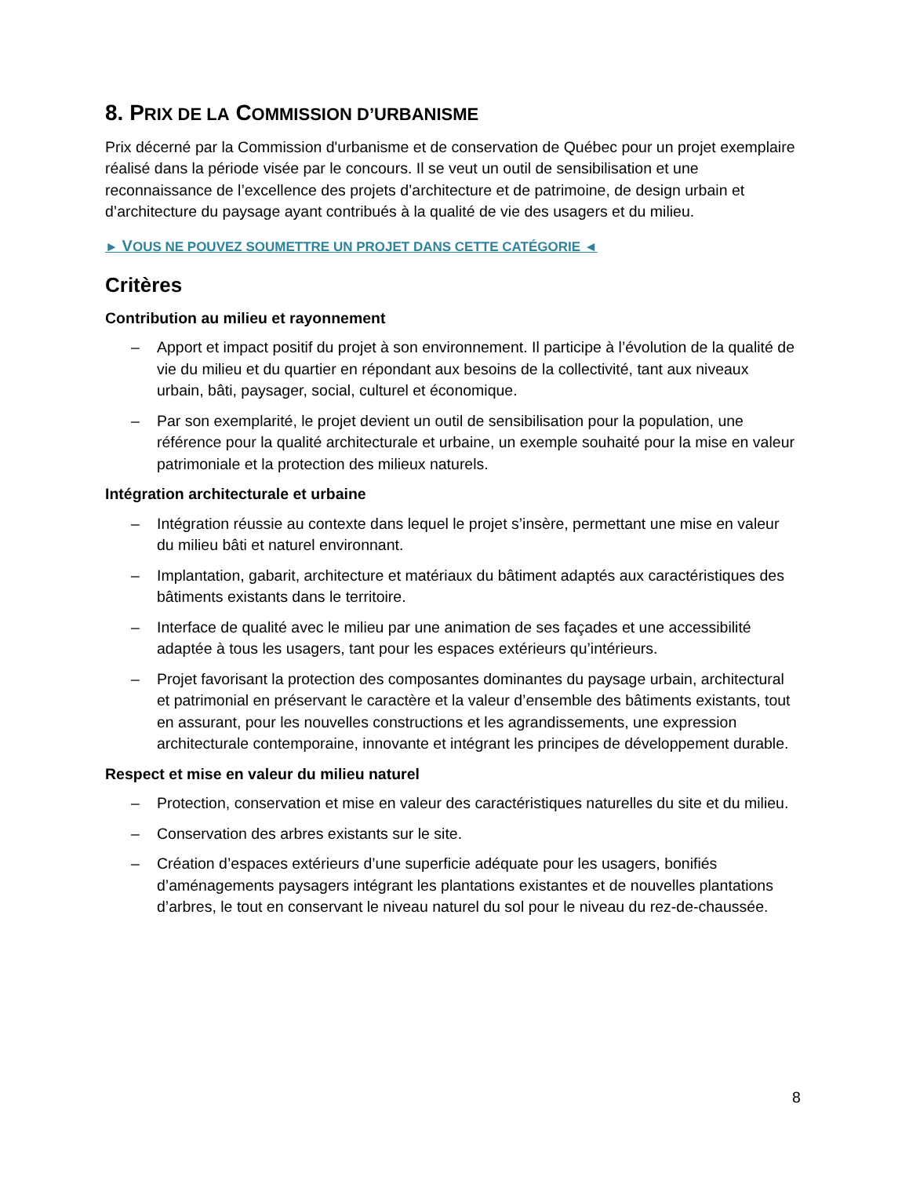8. PRIX DE LA COMMISSION D’URBANISME
Prix décerné par la Commission d'urbanisme et de conservation de Québec pour un projet exemplaire réalisé dans la période visée par le concours. Il se veut un outil de sensibilisation et une reconnaissance de l’excellence des projets d’architecture et de patrimoine, de design urbain et d’architecture du paysage ayant contribués à la qualité de vie des usagers et du milieu.
► VOUS NE POUVEZ SOUMETTRE UN PROJET DANS CETTE CATÉGORIE ◄
Critères
Contribution au milieu et rayonnement
– Apport et impact positif du projet à son environnement. Il participe à l’évolution de la qualité de vie du milieu et du quartier en répondant aux besoins de la collectivité, tant aux niveaux urbain, bâti, paysager, social, culturel et économique.
– Par son exemplarité, le projet devient un outil de sensibilisation pour la population, une référence pour la qualité architecturale et urbaine, un exemple souhaité pour la mise en valeur patrimoniale et la protection des milieux naturels.
Intégration architecturale et urbaine
– Intégration réussie au contexte dans lequel le projet s’insère, permettant une mise en valeur du milieu bâti et naturel environnant.
– Implantation, gabarit, architecture et matériaux du bâtiment adaptés aux caractéristiques des bâtiments existants dans le territoire.
– Interface de qualité avec le milieu par une animation de ses façades et une accessibilité adaptée à tous les usagers, tant pour les espaces extérieurs qu’intérieurs.
– Projet favorisant la protection des composantes dominantes du paysage urbain, architectural et patrimonial en préservant le caractère et la valeur d’ensemble des bâtiments existants, tout en assurant, pour les nouvelles constructions et les agrandissements, une expression architecturale contemporaine, innovante et intégrant les principes de développement durable.
Respect et mise en valeur du milieu naturel
– Protection, conservation et mise en valeur des caractéristiques naturelles du site et du milieu.
– Conservation des arbres existants sur le site.
– Création d’espaces extérieurs d’une superficie adéquate pour les usagers, bonifiés d’aménagements paysagers intégrant les plantations existantes et de nouvelles plantations d’arbres, le tout en conservant le niveau naturel du sol pour le niveau du rez-de-chaussée.
8